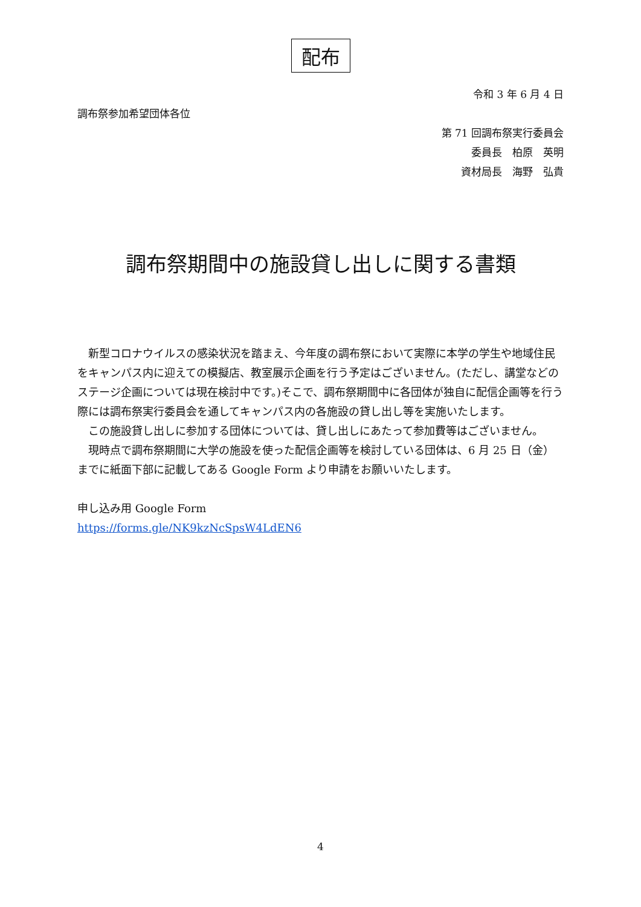配布
令和 3 年 6 月 4 日
調布祭参加希望団体各位
第 71 回調布祭実行委員会
委員長　柏原　英明
資材局長　海野　弘貴
調布祭期間中の施設貸し出しに関する書類
　新型コロナウイルスの感染状況を踏まえ、今年度の調布祭において実際に本学の学生や地域住民をキャンパス内に迎えての模擬店、教室展示企画を行う予定はございません。(ただし、講堂などのステージ企画については現在検討中です。)そこで、調布祭期間中に各団体が独自に配信企画等を行う際には調布祭実行委員会を通してキャンパス内の各施設の貸し出し等を実施いたします。
　この施設貸し出しに参加する団体については、貸し出しにあたって参加費等はございません。
　現時点で調布祭期間に大学の施設を使った配信企画等を検討している団体は、6 月 25 日（金）までに紙面下部に記載してある Google Form より申請をお願いいたします。
申し込み用 Google Form
https://forms.gle/NK9kzNcSpsW4LdEN6
4